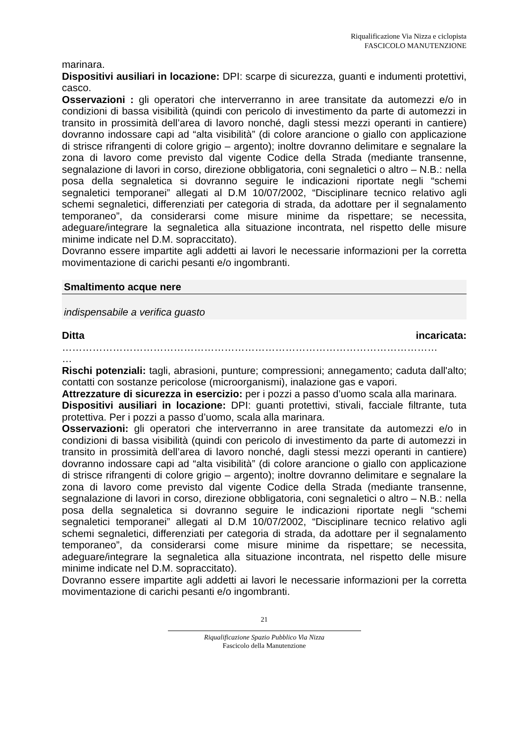Riqualificazione Via Nizza e ciclopista
FASCICOLO MANUTENZIONE
marinara.
Dispositivi ausiliari in locazione: DPI: scarpe di sicurezza, guanti e indumenti protettivi, casco.
Osservazioni : gli operatori che interverranno in aree transitate da automezzi e/o in condizioni di bassa visibilità (quindi con pericolo di investimento da parte di automezzi in transito in prossimità dell’area di lavoro nonché, dagli stessi mezzi operanti in cantiere) dovranno indossare capi ad “alta visibilità” (di colore arancione o giallo con applicazione di strisce rifrangenti di colore grigio – argento); inoltre dovranno delimitare e segnalare la zona di lavoro come previsto dal vigente Codice della Strada (mediante transenne, segnalazione di lavori in corso, direzione obbligatoria, coni segnaletici o altro – N.B.: nella posa della segnaletica si dovranno seguire le indicazioni riportate negli “schemi segnaletici temporanei” allegati al D.M 10/07/2002, “Disciplinare tecnico relativo agli schemi segnaletici, differenziati per categoria di strada, da adottare per il segnalamento temporaneo”, da considerarsi come misure minime da rispettare; se necessita, adeguare/integrare la segnaletica alla situazione incontrata, nel rispetto delle misure minime indicate nel D.M. sopraccitato).
Dovranno essere impartite agli addetti ai lavori le necessarie informazioni per la corretta movimentazione di carichi pesanti e/o ingombranti.
Smaltimento acque nere
indispensabile a verifica guasto
Ditta incaricata:
…………………………………………………………………………………………………
…
Rischi potenziali: tagli, abrasioni, punture; compressioni; annegamento; caduta dall'alto; contatti con sostanze pericolose (microorganismi), inalazione gas e vapori.
Attrezzature di sicurezza in esercizio: per i pozzi a passo d’uomo scala alla marinara.
Dispositivi ausiliari in locazione: DPI: guanti protettivi, stivali, facciale filtrante, tuta protettiva. Per i pozzi a passo d’uomo, scala alla marinara.
Osservazioni: gli operatori che interverranno in aree transitate da automezzi e/o in condizioni di bassa visibilità (quindi con pericolo di investimento da parte di automezzi in transito in prossimità dell’area di lavoro nonché, dagli stessi mezzi operanti in cantiere) dovranno indossare capi ad “alta visibilità” (di colore arancione o giallo con applicazione di strisce rifrangenti di colore grigio – argento); inoltre dovranno delimitare e segnalare la zona di lavoro come previsto dal vigente Codice della Strada (mediante transenne, segnalazione di lavori in corso, direzione obbligatoria, coni segnaletici o altro – N.B.: nella posa della segnaletica si dovranno seguire le indicazioni riportate negli “schemi segnaletici temporanei” allegati al D.M 10/07/2002, “Disciplinare tecnico relativo agli schemi segnaletici, differenziati per categoria di strada, da adottare per il segnalamento temporaneo”, da considerarsi come misure minime da rispettare; se necessita, adeguare/integrare la segnaletica alla situazione incontrata, nel rispetto delle misure minime indicate nel D.M. sopraccitato).
Dovranno essere impartite agli addetti ai lavori le necessarie informazioni per la corretta movimentazione di carichi pesanti e/o ingombranti.
21
Riqualificazione Spazio Pubblico Via Nizza
Fascicolo della Manutenzione